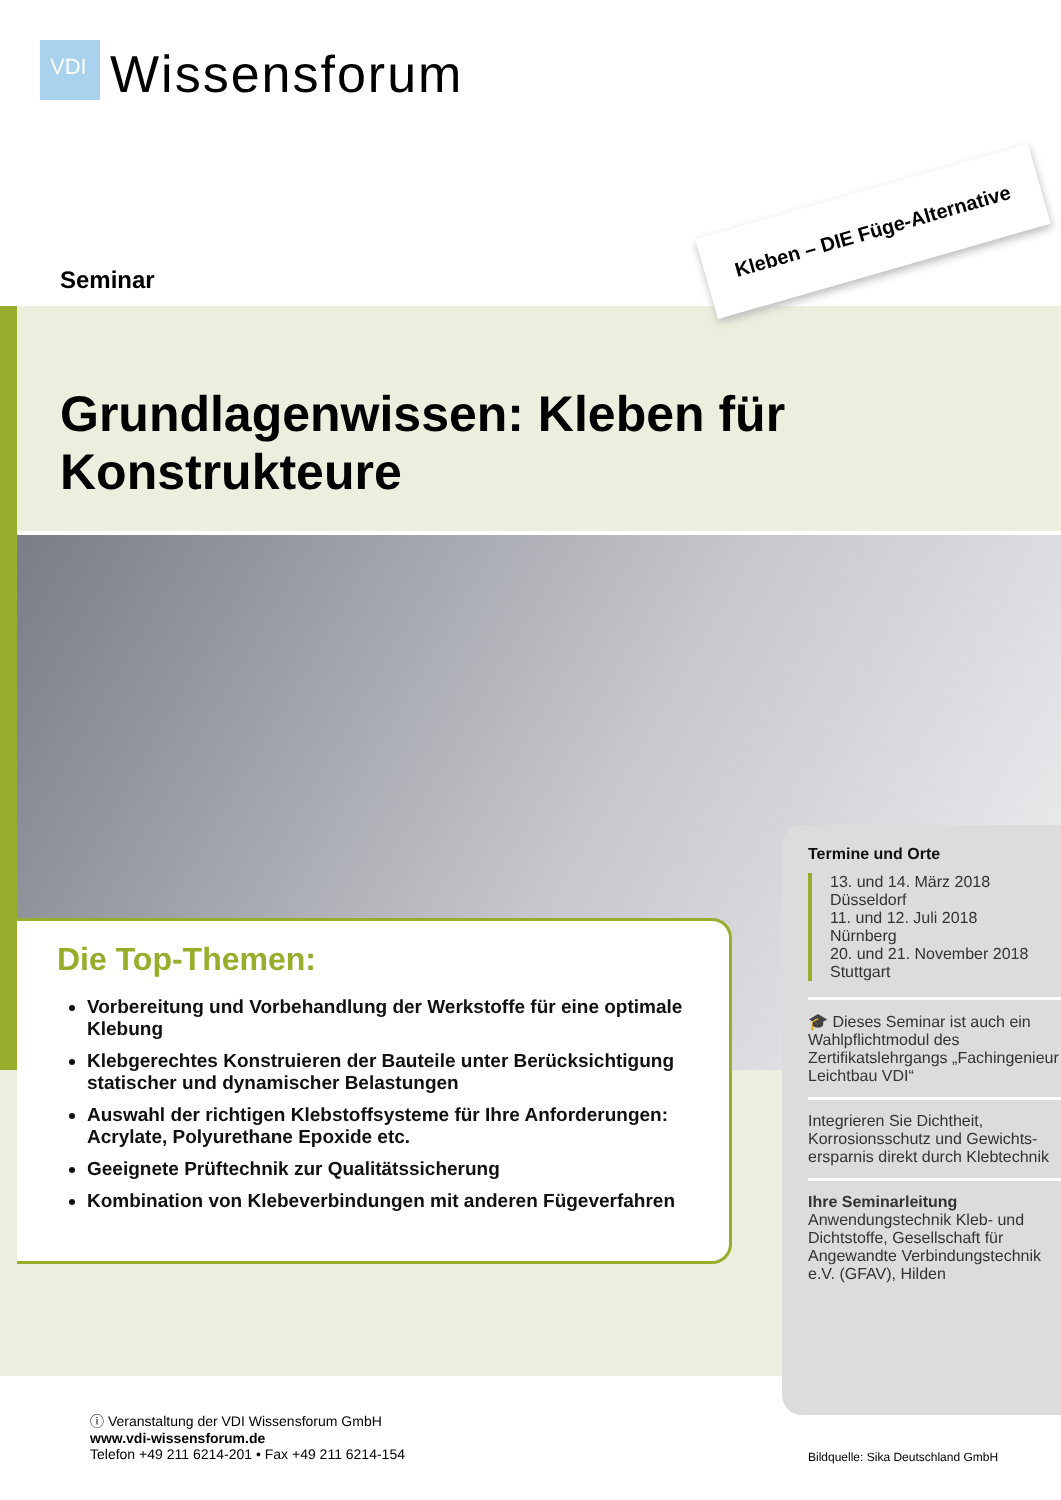VDI
Wissensforum
Seminar
Kleben – DIE Füge-Alternative
Grundlagenwissen: Kleben für Konstrukteure
Die Top-Themen:
Vorbereitung und Vorbehandlung der Werkstoffe für eine optimale Klebung
Klebgerechtes Konstruieren der Bauteile unter Berücksichtigung statischer und dynamischer Belastungen
Auswahl der richtigen Klebstoffsysteme für Ihre Anforderungen: Acrylate, Polyurethane Epoxide etc.
Geeignete Prüftechnik zur Qualitätssicherung
Kombination von Klebeverbindungen mit anderen Fügeverfahren
Termine und Orte
13. und 14. März 2018
Düsseldorf
11. und 12. Juli 2018
Nürnberg
20. und 21. November 2018
Stuttgart
🎓 Dieses Seminar ist auch ein Wahlpflichtmodul des Zertifikatslehrgangs „Fachingenieur Leichtbau VDI“
Integrieren Sie Dichtheit, Korrosionsschutz und Gewichts-ersparnis direkt durch Klebtechnik
Ihre Seminarleitung
Anwendungstechnik Kleb- und Dichtstoffe, Gesellschaft für Angewandte Verbindungstechnik e.V. (GFAV), Hilden
ⓘ Veranstaltung der VDI Wissensforum GmbH
www.vdi-wissensforum.de
Telefon +49 211 6214-201 • Fax +49 211 6214-154
Bildquelle: Sika Deutschland GmbH